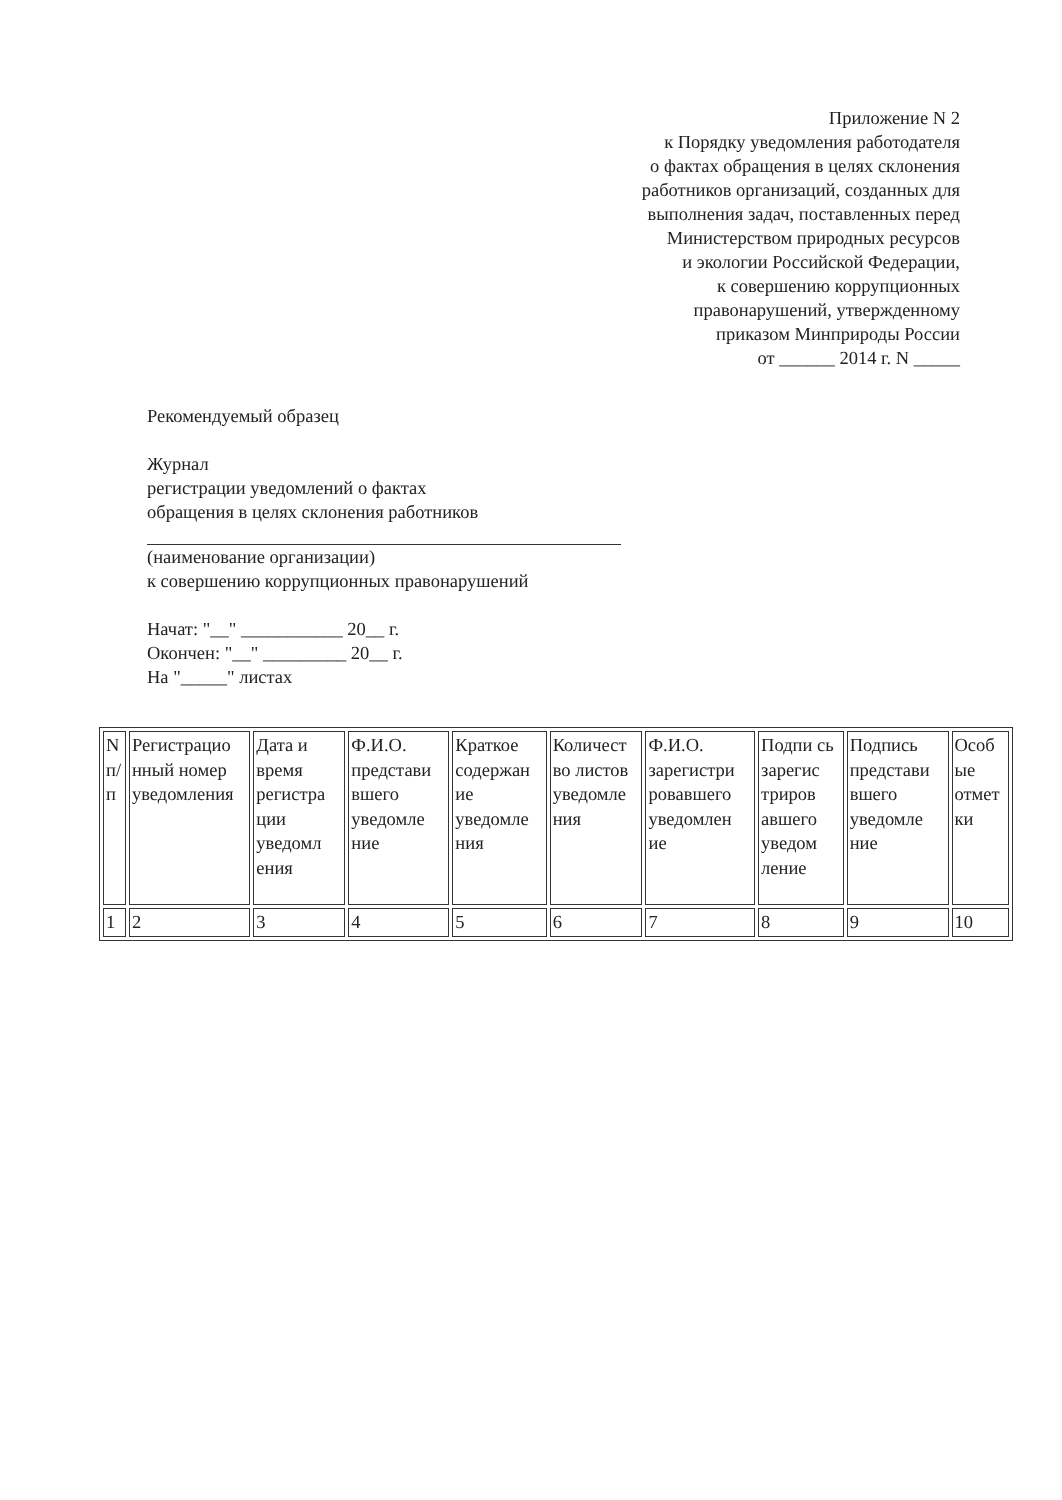Приложение N 2
к Порядку уведомления работодателя
о фактах обращения в целях склонения
работников организаций, созданных для
выполнения задач, поставленных перед
Министерством природных ресурсов
и экологии Российской Федерации,
к совершению коррупционных
правонарушений, утвержденному
приказом Минприроды России
от ______ 2014 г. N _____
Рекомендуемый образец
Журнал
регистрации уведомлений о фактах
обращения в целях склонения работников
(наименование организации)
к совершению коррупционных правонарушений
Начат: "__" ___________ 20__ г.
Окончен: "__" _________ 20__ г.
На "_____" листах
| N п/п | Регистрацио нный номер уведомления | Дата и время регистра ции уведомл ения | Ф.И.О. представи вшего уведомле ние | Краткое содержан ие уведомле ния | Количест во листов уведомле ния | Ф.И.О. зарегистри ровавшего уведомлен ие | Подпи сь зарегис триров авшего уведом ление | Подпись представи вшего уведомле ние | Особ ые отмет ки |
| 1 | 2 | 3 | 4 | 5 | 6 | 7 | 8 | 9 | 10 |